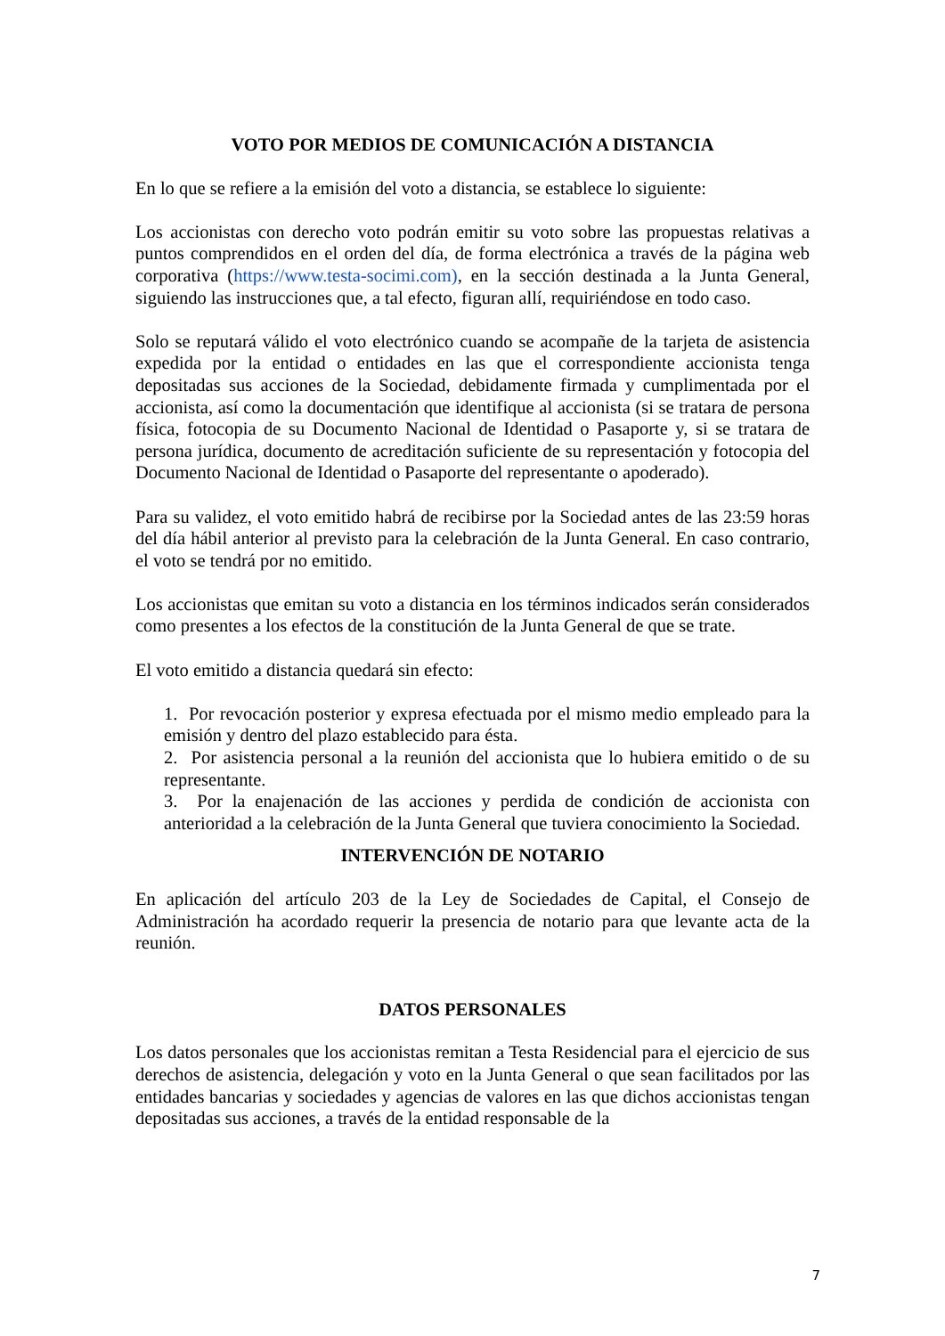VOTO POR MEDIOS DE COMUNICACIÓN A DISTANCIA
En lo que se refiere a la emisión del voto a distancia, se establece lo siguiente:
Los accionistas con derecho voto podrán emitir su voto sobre las propuestas relativas a puntos comprendidos en el orden del día, de forma electrónica a través de la página web corporativa (https://www.testa-socimi.com), en la sección destinada a la Junta General, siguiendo las instrucciones que, a tal efecto, figuran allí, requiriéndose en todo caso.
Solo se reputará válido el voto electrónico cuando se acompañe de la tarjeta de asistencia expedida por la entidad o entidades en las que el correspondiente accionista tenga depositadas sus acciones de la Sociedad, debidamente firmada y cumplimentada por el accionista, así como la documentación que identifique al accionista (si se tratara de persona física, fotocopia de su Documento Nacional de Identidad o Pasaporte y, si se tratara de persona jurídica, documento de acreditación suficiente de su representación y fotocopia del Documento Nacional de Identidad o Pasaporte del representante o apoderado).
Para su validez, el voto emitido habrá de recibirse por la Sociedad antes de las 23:59 horas del día hábil anterior al previsto para la celebración de la Junta General. En caso contrario, el voto se tendrá por no emitido.
Los accionistas que emitan su voto a distancia en los términos indicados serán considerados como presentes a los efectos de la constitución de la Junta General de que se trate.
El voto emitido a distancia quedará sin efecto:
1. Por revocación posterior y expresa efectuada por el mismo medio empleado para la emisión y dentro del plazo establecido para ésta.
2. Por asistencia personal a la reunión del accionista que lo hubiera emitido o de su representante.
3. Por la enajenación de las acciones y perdida de condición de accionista con anterioridad a la celebración de la Junta General que tuviera conocimiento la Sociedad.
INTERVENCIÓN DE NOTARIO
En aplicación del artículo 203 de la Ley de Sociedades de Capital, el Consejo de Administración ha acordado requerir la presencia de notario para que levante acta de la reunión.
DATOS PERSONALES
Los datos personales que los accionistas remitan a Testa Residencial para el ejercicio de sus derechos de asistencia, delegación y voto en la Junta General o que sean facilitados por las entidades bancarias y sociedades y agencias de valores en las que dichos accionistas tengan depositadas sus acciones, a través de la entidad responsable de la
7